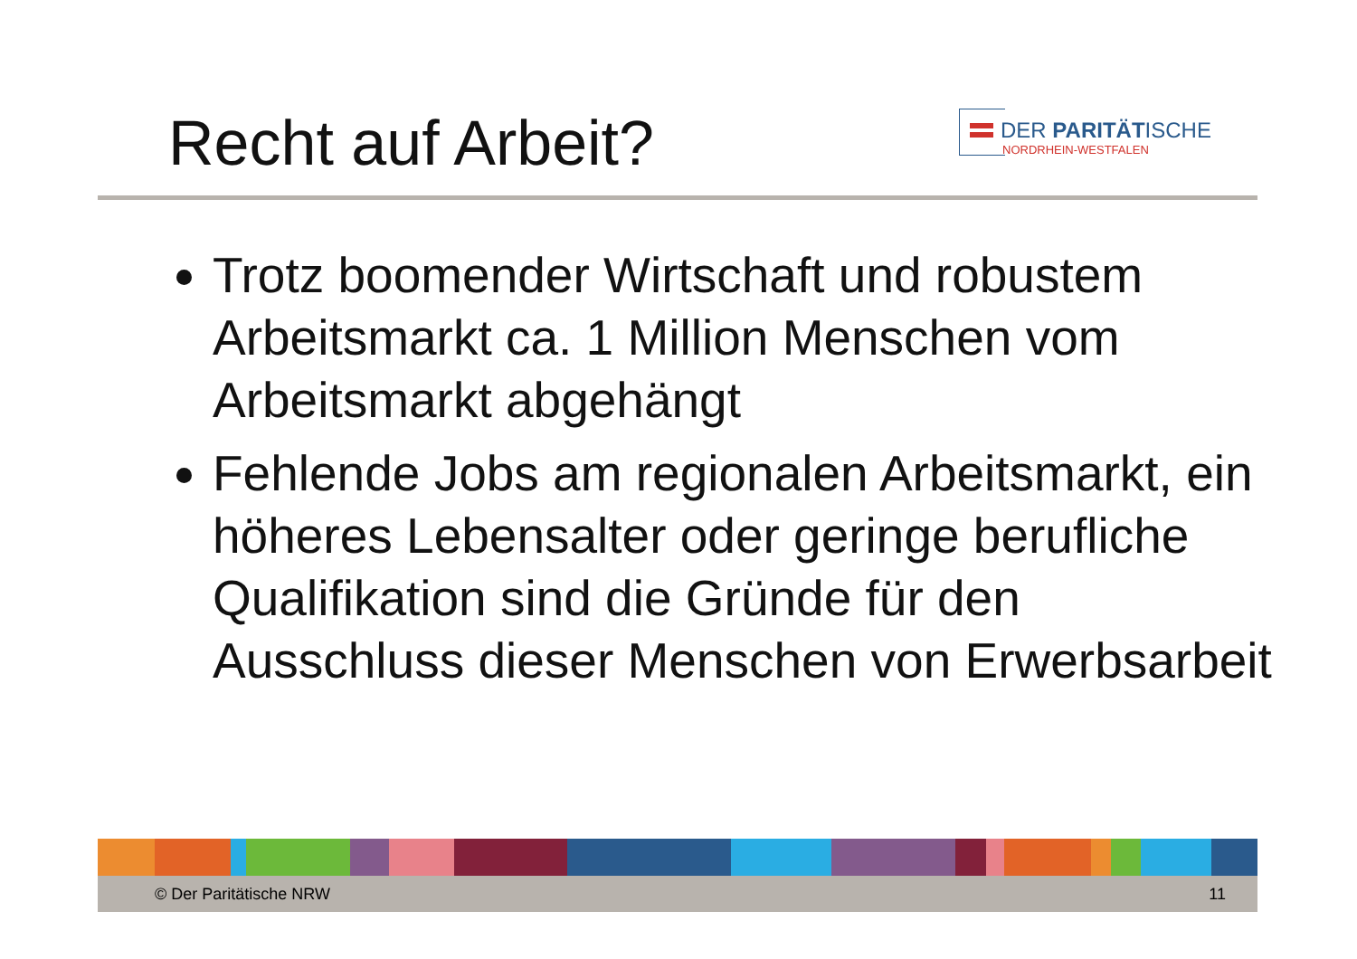Recht auf Arbeit?
DER PARITÄTISCHE
NORDRHEIN-WESTFALEN
Trotz boomender Wirtschaft und robustem Arbeitsmarkt ca. 1 Million Menschen vom Arbeitsmarkt abgehängt
Fehlende Jobs am regionalen Arbeitsmarkt, ein höheres Lebensalter oder geringe berufliche Qualifikation sind die Gründe für den Ausschluss dieser Menschen von Erwerbsarbeit
© Der Paritätische NRW 11